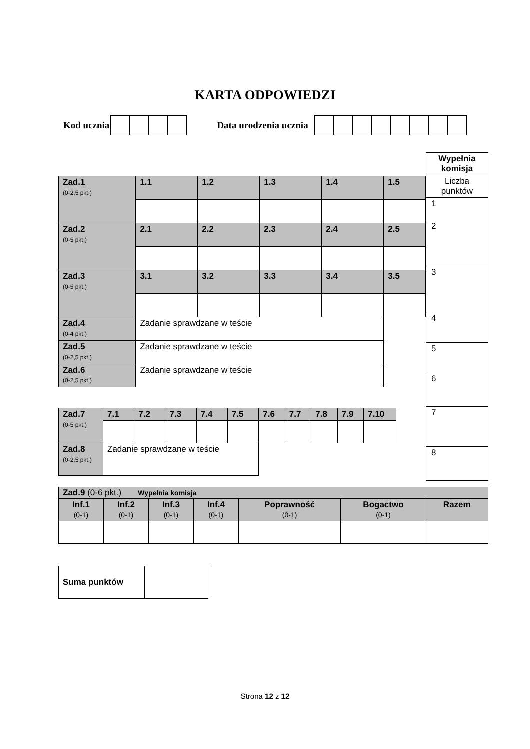KARTA ODPOWIEDZI
Kod ucznia
Data urodzenia ucznia
| Wypełnia komisja |
| Liczba punktów |
| 1 |
| 2 |
| 3 |
| 4 |
| 5 |
| 6 |
| 7 |
| 8 |
| Zad.1 (0-2,5 pkt.) | 1.1 | 1.2 | 1.3 | 1.4 | 1.5 | |
| Zad.2 (0-5 pkt.) | 2.1 | 2.2 | 2.3 | 2.4 | 2.5 | |
| Zad.3 (0-5 pkt.) | 3.1 | 3.2 | 3.3 | 3.4 | 3.5 | |
| Zad.4 (0-4 pkt.) | Zadanie sprawdzane w teście | | | | | |
| Zad.5 (0-2,5 pkt.) | Zadanie sprawdzane w teście | | | | | |
| Zad.6 (0-2,5 pkt.) | Zadanie sprawdzane w teście | | | | | |
| Zad.7 (0-5 pkt.) | 7.1 | 7.2 | 7.3 | 7.4 | 7.5 | 7.6 | 7.7 | 7.8 | 7.9 | 7.10 |
| Zad.8 (0-2,5 pkt.) | Zadanie sprawdzane w teście | | | | | | | | | |
| Zad.9 (0-6 pkt.) Wypełnia komisja | | | | | | |
| Inf.1 (0-1) | Inf.2 (0-1) | Inf.3 (0-1) | Inf.4 (0-1) | Poprawność (0-1) | Bogactwo (0-1) | Razem |
| Suma punktów | |
Strona 12 z 12